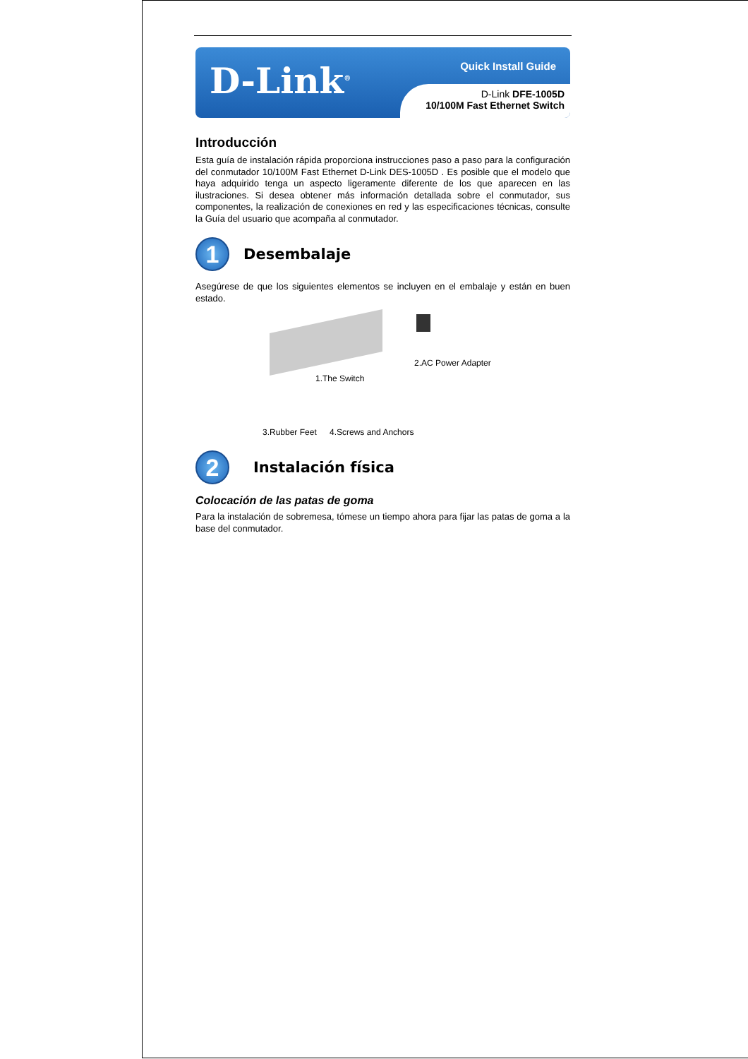D-Link<sup>®</sup>
Quick Install Guide
D-Link DFE-1005D
10/100M Fast Ethernet Switch
Introducción
Esta guía de instalación rápida proporciona instrucciones paso a paso para la configuración del conmutador 10/100M Fast Ethernet D-Link DES-1005D . Es posible que el modelo que haya adquirido tenga un aspecto ligeramente diferente de los que aparecen en las ilustraciones. Si desea obtener más información detallada sobre el conmutador, sus componentes, la realización de conexiones en red y las especificaciones técnicas, consulte la Guía del usuario que acompaña al conmutador.
1
Desembalaje
Asegúrese de que los siguientes elementos se incluyen en el embalaje y están en buen estado.
2.AC Power Adapter
1.The Switch
3.Rubber Feet 4.Screws and Anchors
2
Instalación física
Colocación de las patas de goma
Para la instalación de sobremesa, tómese un tiempo ahora para fijar las patas de goma a la base del conmutador.